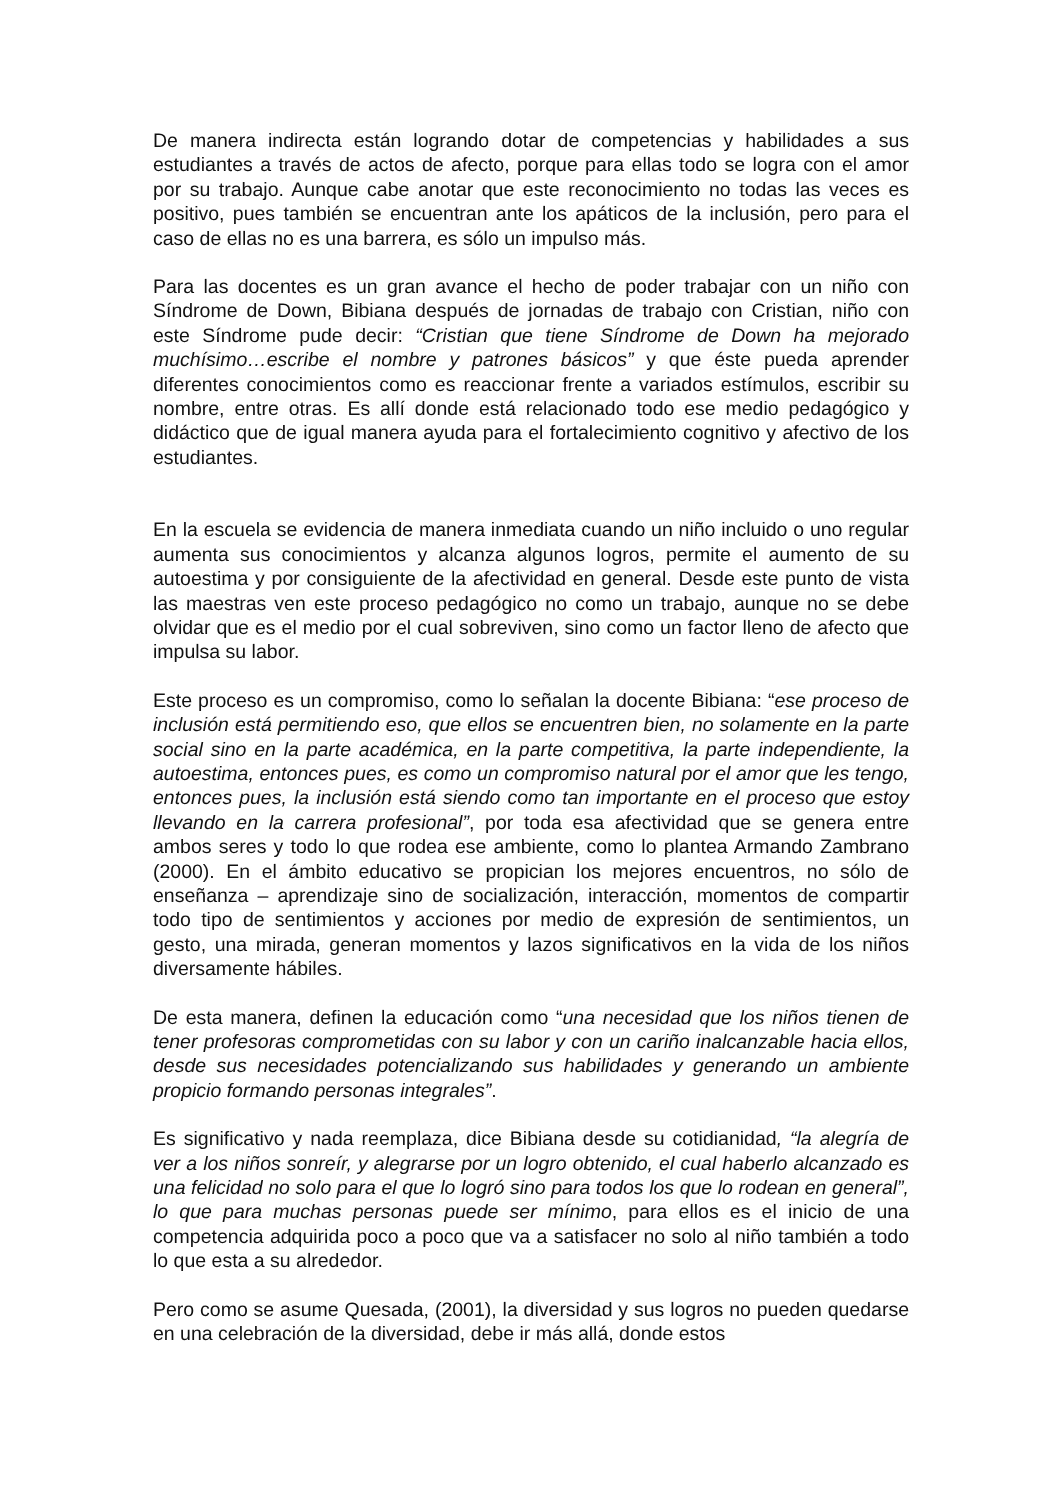De manera indirecta están logrando dotar de competencias y habilidades a sus estudiantes a través de actos de afecto, porque para ellas todo se logra con el amor por su trabajo. Aunque cabe anotar que este reconocimiento no todas las veces es positivo, pues también se encuentran ante los apáticos de la inclusión, pero para el caso de ellas no es una barrera, es sólo un impulso más.
Para las docentes es un gran avance el hecho de poder trabajar con un niño con Síndrome de Down, Bibiana después de jornadas de trabajo con Cristian, niño con este Síndrome pude decir: “Cristian que tiene Síndrome de Down ha mejorado muchísimo…escribe el nombre y patrones básicos” y que éste pueda aprender diferentes conocimientos como es reaccionar frente a variados estímulos, escribir su nombre, entre otras. Es allí donde está relacionado todo ese medio pedagógico y didáctico que de igual manera ayuda para el fortalecimiento cognitivo y afectivo de los estudiantes.
En la escuela se evidencia de manera inmediata cuando un niño incluido o uno regular aumenta sus conocimientos y alcanza algunos logros, permite el aumento de su autoestima y por consiguiente de la afectividad en general. Desde este punto de vista las maestras ven este proceso pedagógico no como un trabajo, aunque no se debe olvidar que es el medio por el cual sobreviven, sino como un factor lleno de afecto que impulsa su labor.
Este proceso es un compromiso, como lo señalan la docente Bibiana: “ese proceso de inclusión está permitiendo eso, que ellos se encuentren bien, no solamente en la parte social sino en la parte académica, en la parte competitiva, la parte independiente, la autoestima, entonces pues, es como un compromiso natural por el amor que les tengo, entonces pues, la inclusión está siendo como tan importante en el proceso que estoy llevando en la carrera profesional”, por toda esa afectividad que se genera entre ambos seres y todo lo que rodea ese ambiente, como lo plantea Armando Zambrano (2000). En el ámbito educativo se propician los mejores encuentros, no sólo de enseñanza – aprendizaje sino de socialización, interacción, momentos de compartir todo tipo de sentimientos y acciones por medio de expresión de sentimientos, un gesto, una mirada, generan momentos y lazos significativos en la vida de los niños diversamente hábiles.
De esta manera, definen la educación como “una necesidad que los niños tienen de tener profesoras comprometidas con su labor y con un cariño inalcanzable hacia ellos, desde sus necesidades potencializando sus habilidades y generando un ambiente propicio formando personas integrales”.
Es significativo y nada reemplaza, dice Bibiana desde su cotidianidad, “la alegría de ver a los niños sonreír, y alegrarse por un logro obtenido, el cual haberlo alcanzado es una felicidad no solo para el que lo logró sino para todos los que lo rodean en general”, lo que para muchas personas puede ser mínimo, para ellos es el inicio de una competencia adquirida poco a poco que va a satisfacer no solo al niño también a todo lo que esta a su alrededor.
Pero como se asume Quesada, (2001), la diversidad y sus logros no pueden quedarse en una celebración de la diversidad, debe ir más allá, donde estos